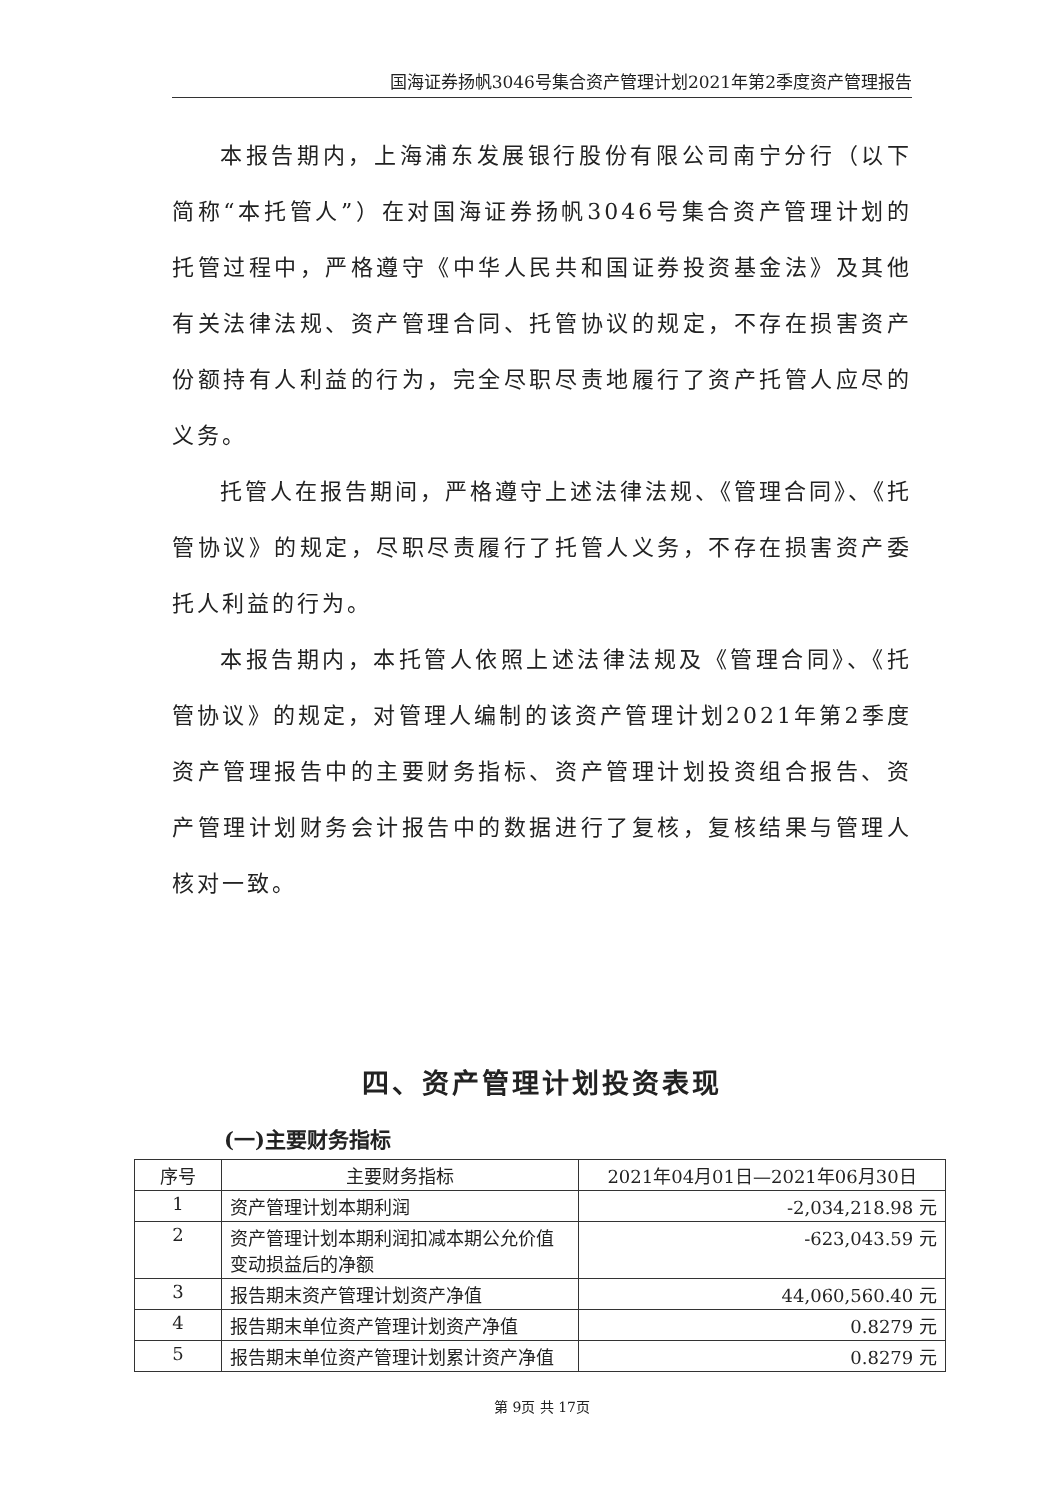国海证券扬帆3046号集合资产管理计划2021年第2季度资产管理报告
本报告期内，上海浦东发展银行股份有限公司南宁分行（以下简称“本托管人”）在对国海证券扬帆3046号集合资产管理计划的托管过程中，严格遵守《中华人民共和国证券投资基金法》及其他有关法律法规、资产管理合同、托管协议的规定，不存在损害资产份额持有人利益的行为，完全尽职尽责地履行了资产托管人应尽的义务。
托管人在报告期间，严格遵守上述法律法规、《管理合同》、《托管协议》的规定，尽职尽责履行了托管人义务，不存在损害资产委托人利益的行为。
本报告期内，本托管人依照上述法律法规及《管理合同》、《托管协议》的规定，对管理人编制的该资产管理计划2021年第2季度资产管理报告中的主要财务指标、资产管理计划投资组合报告、资产管理计划财务会计报告中的数据进行了复核，复核结果与管理人核对一致。
四、资产管理计划投资表现
(一)主要财务指标
| 序号 | 主要财务指标 | 2021年04月01日—2021年06月30日 |
| --- | --- | --- |
| 1 | 资产管理计划本期利润 | -2,034,218.98 元 |
| 2 | 资产管理计划本期利润扣减本期公允价值变动损益后的净额 | -623,043.59 元 |
| 3 | 报告期末资产管理计划资产净值 | 44,060,560.40 元 |
| 4 | 报告期末单位资产管理计划资产净值 | 0.8279 元 |
| 5 | 报告期末单位资产管理计划累计资产净值 | 0.8279 元 |
第 9页 共 17页